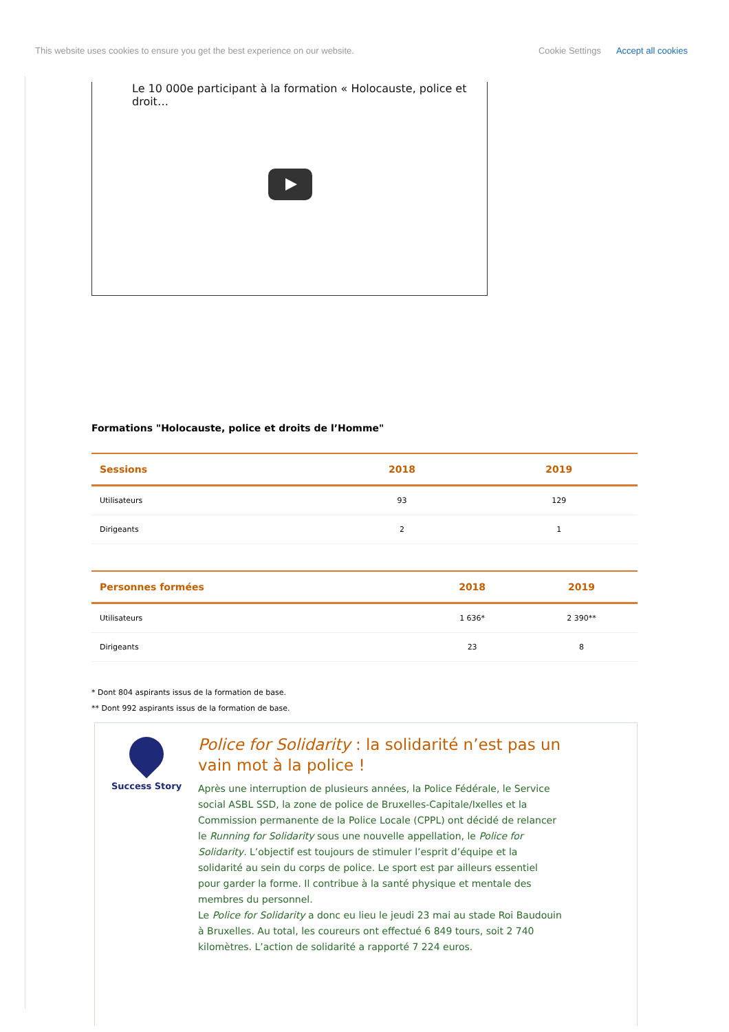This website uses cookies to ensure you get the best experience on our website. Cookie Settings Accept all cookies
Le 10 000e participant à la formation « Holocauste, police et droit…
Formations "Holocauste, police et droits de l’Homme"
| Sessions | 2018 | 2019 |
| --- | --- | --- |
| Utilisateurs | 93 | 129 |
| Dirigeants | 2 | 1 |
| Personnes formées | 2018 | 2019 |
| --- | --- | --- |
| Utilisateurs | 1 636* | 2 390** |
| Dirigeants | 23 | 8 |
* Dont 804 aspirants issus de la formation de base.
** Dont 992 aspirants issus de la formation de base.
Success Story
Police for Solidarity : la solidarité n’est pas un vain mot à la police !
Après une interruption de plusieurs années, la Police Fédérale, le Service social ASBL SSD, la zone de police de Bruxelles-Capitale/Ixelles et la Commission permanente de la Police Locale (CPPL) ont décidé de relancer le Running for Solidarity sous une nouvelle appellation, le Police for Solidarity. L’objectif est toujours de stimuler l’esprit d’équipe et la solidarité au sein du corps de police. Le sport est par ailleurs essentiel pour garder la forme. Il contribue à la santé physique et mentale des membres du personnel.
Le Police for Solidarity a donc eu lieu le jeudi 23 mai au stade Roi Baudouin à Bruxelles. Au total, les coureurs ont effectué 6 849 tours, soit 2 740 kilomètres. L’action de solidarité a rapporté 7 224 euros.